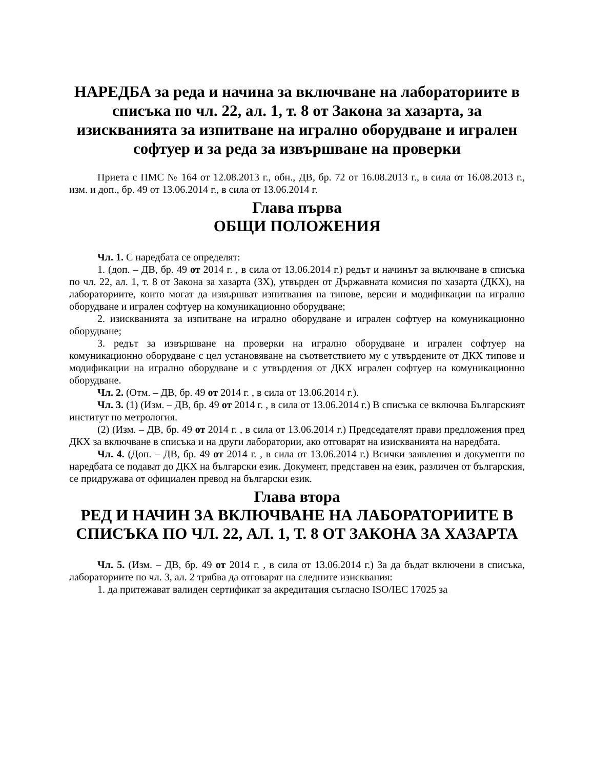НАРЕДБА за реда и начина за включване на лабораториите в списъка по чл. 22, ал. 1, т. 8 от Закона за хазарта, за изискванията за изпитване на игрално оборудване и игрален софтуер и за реда за извършване на проверки
Приета с ПМС № 164 от 12.08.2013 г., обн., ДВ, бр. 72 от 16.08.2013 г., в сила от 16.08.2013 г., изм. и доп., бр. 49 от 13.06.2014 г., в сила от 13.06.2014 г.
Глава първа
ОБЩИ ПОЛОЖЕНИЯ
Чл. 1. С наредбата се определят:
1. (доп. – ДВ, бр. 49 от 2014 г. , в сила от 13.06.2014 г.) редът и начинът за включване в списъка по чл. 22, ал. 1, т. 8 от Закона за хазарта (ЗХ), утвърден от Държавната комисия по хазарта (ДКХ), на лабораториите, които могат да извършват изпитвания на типове, версии и модификации на игрално оборудване и игрален софтуер на комуникационно оборудване;
2. изискванията за изпитване на игрално оборудване и игрален софтуер на комуникационно оборудване;
3. редът за извършване на проверки на игрално оборудване и игрален софтуер на комуникационно оборудване с цел установяване на съответствието му с утвърдените от ДКХ типове и модификации на игрално оборудване и с утвърдения от ДКХ игрален софтуер на комуникационно оборудване.
Чл. 2. (Отм. – ДВ, бр. 49 от 2014 г. , в сила от 13.06.2014 г.).
Чл. 3. (1) (Изм. – ДВ, бр. 49 от 2014 г. , в сила от 13.06.2014 г.) В списъка се включва Българският институт по метрология.
(2) (Изм. – ДВ, бр. 49 от 2014 г. , в сила от 13.06.2014 г.) Председателят прави предложения пред ДКХ за включване в списъка и на други лаборатории, ако отговарят на изискванията на наредбата.
Чл. 4. (Доп. – ДВ, бр. 49 от 2014 г. , в сила от 13.06.2014 г.) Всички заявления и документи по наредбата се подават до ДКХ на български език. Документ, представен на език, различен от българския, се придружава от официален превод на български език.
Глава втора
РЕД И НАЧИН ЗА ВКЛЮЧВАНЕ НА ЛАБОРАТОРИИТЕ В СПИСЪКА ПО ЧЛ. 22, АЛ. 1, Т. 8 ОТ ЗАКОНА ЗА ХАЗАРТА
Чл. 5. (Изм. – ДВ, бр. 49 от 2014 г. , в сила от 13.06.2014 г.) За да бъдат включени в списъка, лабораториите по чл. 3, ал. 2 трябва да отговарят на следните изисквания:
1. да притежават валиден сертификат за акредитация съгласно ISO/IEC 17025 за